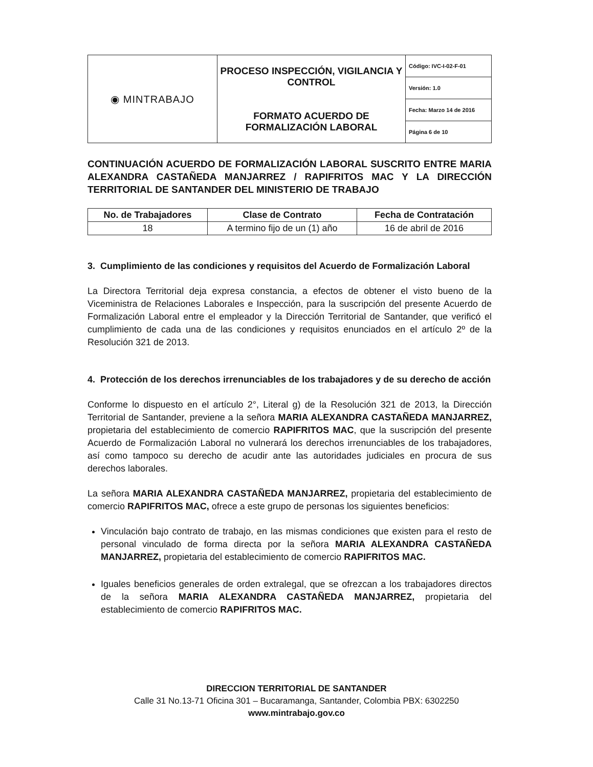| ◉ MINTRABAJO | PROCESO INSPECCIÓN, VIGILANCIA Y CONTROL FORMATO ACUERDO DE FORMALIZACIÓN LABORAL | Código: IVC-I-02-F-01 |
| | | Versión: 1.0 |
| | | Fecha: Marzo 14 de 2016 |
| | | Página 6 de 10 |
CONTINUACIÓN ACUERDO DE FORMALIZACIÓN LABORAL SUSCRITO ENTRE MARIA ALEXANDRA CASTAÑEDA MANJARREZ / RAPIFRITOS MAC Y LA DIRECCIÓN TERRITORIAL DE SANTANDER DEL MINISTERIO DE TRABAJO
| No. de Trabajadores | Clase de Contrato | Fecha de Contratación |
| --- | --- | --- |
| 18 | A termino fijo de un (1) año | 16 de abril de 2016 |
3. Cumplimiento de las condiciones y requisitos del Acuerdo de Formalización Laboral
La Directora Territorial deja expresa constancia, a efectos de obtener el visto bueno de la Viceministra de Relaciones Laborales e Inspección, para la suscripción del presente Acuerdo de Formalización Laboral entre el empleador y la Dirección Territorial de Santander, que verificó el cumplimiento de cada una de las condiciones y requisitos enunciados en el artículo 2º de la Resolución 321 de 2013.
4. Protección de los derechos irrenunciables de los trabajadores y de su derecho de acción
Conforme lo dispuesto en el artículo 2°, Literal g) de la Resolución 321 de 2013, la Dirección Territorial de Santander, previene a la señora MARIA ALEXANDRA CASTAÑEDA MANJARREZ, propietaria del establecimiento de comercio RAPIFRITOS MAC, que la suscripción del presente Acuerdo de Formalización Laboral no vulnerará los derechos irrenunciables de los trabajadores, así como tampoco su derecho de acudir ante las autoridades judiciales en procura de sus derechos laborales.
La señora MARIA ALEXANDRA CASTAÑEDA MANJARREZ, propietaria del establecimiento de comercio RAPIFRITOS MAC, ofrece a este grupo de personas los siguientes beneficios:
Vinculación bajo contrato de trabajo, en las mismas condiciones que existen para el resto de personal vinculado de forma directa por la señora MARIA ALEXANDRA CASTAÑEDA MANJARREZ, propietaria del establecimiento de comercio RAPIFRITOS MAC.
Iguales beneficios generales de orden extralegal, que se ofrezcan a los trabajadores directos de la señora MARIA ALEXANDRA CASTAÑEDA MANJARREZ, propietaria del establecimiento de comercio RAPIFRITOS MAC.
DIRECCION TERRITORIAL DE SANTANDER
Calle 31 No.13-71 Oficina 301 – Bucaramanga, Santander, Colombia PBX: 6302250
www.mintrabajo.gov.co